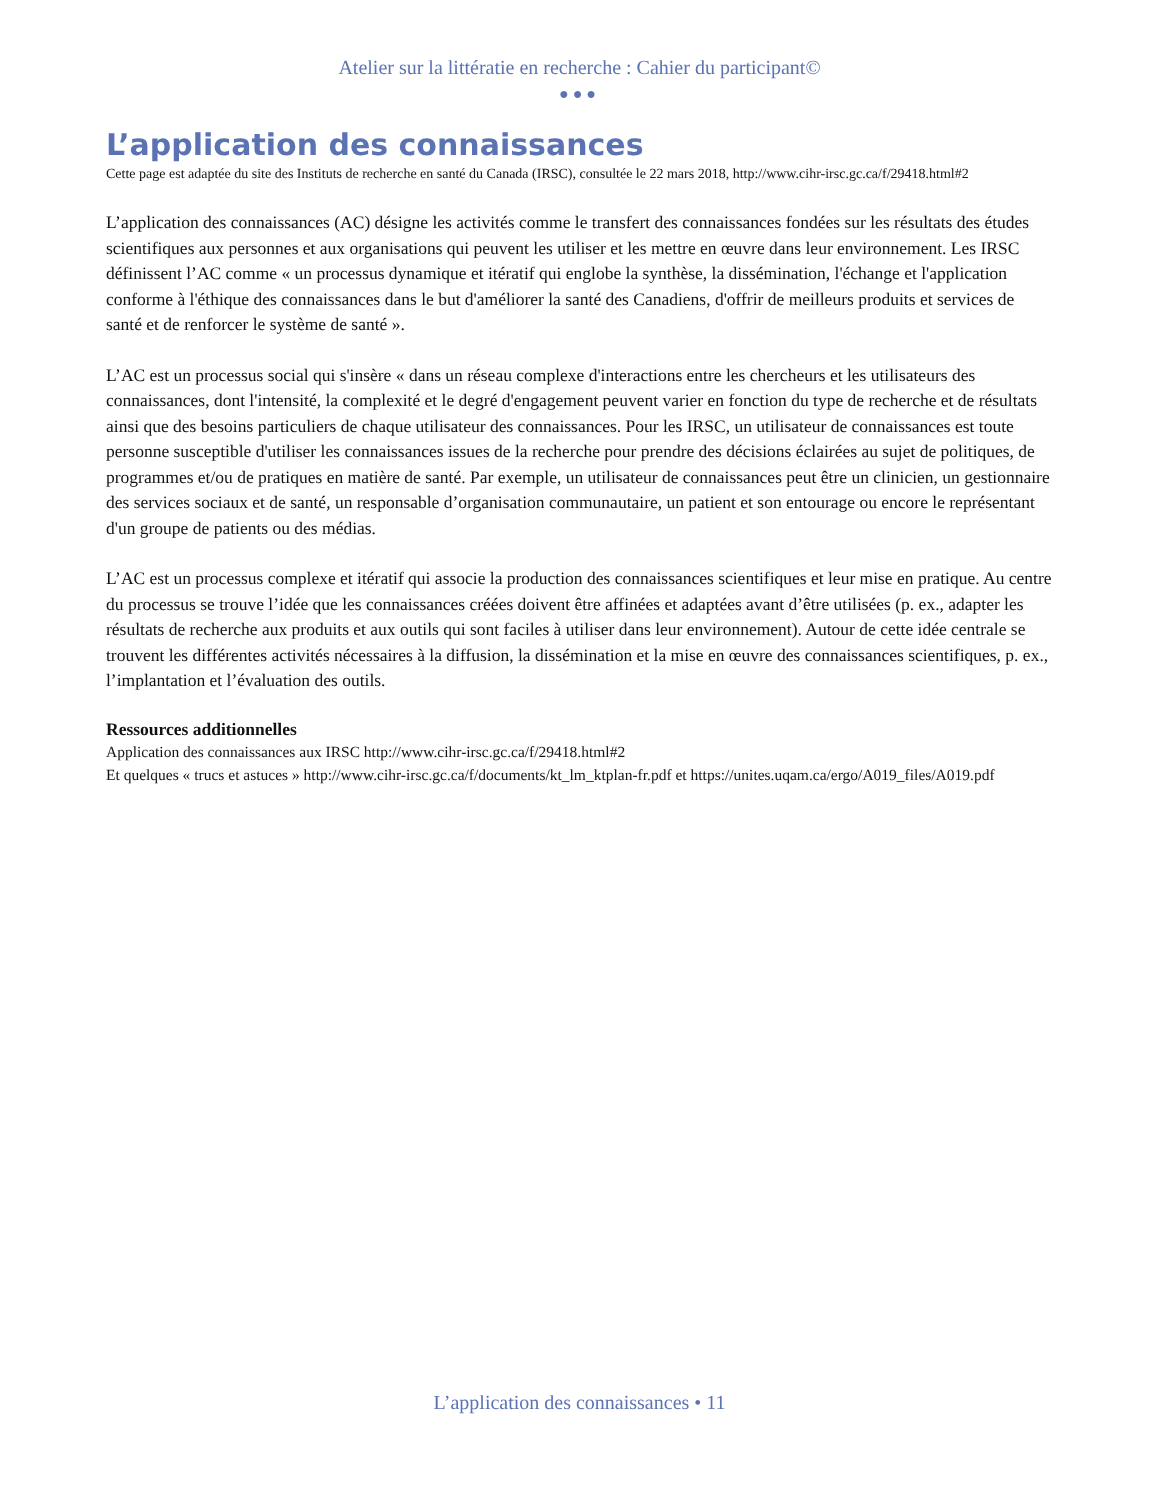Atelier sur la littératie en recherche : Cahier du participant©
●●●
L’application des connaissances
Cette page est adaptée du site des Instituts de recherche en santé du Canada (IRSC), consultée le 22 mars 2018, http://www.cihr-irsc.gc.ca/f/29418.html#2
L’application des connaissances (AC) désigne les activités comme le transfert des connaissances fondées sur les résultats des études scientifiques aux personnes et aux organisations qui peuvent les utiliser et les mettre en œuvre dans leur environnement. Les IRSC définissent l’AC comme « un processus dynamique et itératif qui englobe la synthèse, la dissémination, l'échange et l'application conforme à l'éthique des connaissances dans le but d'améliorer la santé des Canadiens, d'offrir de meilleurs produits et services de santé et de renforcer le système de santé ».
L’AC est un processus social qui s'insère « dans un réseau complexe d'interactions entre les chercheurs et les utilisateurs des connaissances, dont l'intensité, la complexité et le degré d'engagement peuvent varier en fonction du type de recherche et de résultats ainsi que des besoins particuliers de chaque utilisateur des connaissances. Pour les IRSC, un utilisateur de connaissances est toute personne susceptible d'utiliser les connaissances issues de la recherche pour prendre des décisions éclairées au sujet de politiques, de programmes et/ou de pratiques en matière de santé. Par exemple, un utilisateur de connaissances peut être un clinicien, un gestionnaire des services sociaux et de santé, un responsable d’organisation communautaire, un patient et son entourage ou encore le représentant d'un groupe de patients ou des médias.
L’AC est un processus complexe et itératif qui associe la production des connaissances scientifiques et leur mise en pratique. Au centre du processus se trouve l’idée que les connaissances créées doivent être affinées et adaptées avant d’être utilisées (p. ex., adapter les résultats de recherche aux produits et aux outils qui sont faciles à utiliser dans leur environnement). Autour de cette idée centrale se trouvent les différentes activités nécessaires à la diffusion, la dissémination et la mise en œuvre des connaissances scientifiques, p. ex., l’implantation et l’évaluation des outils.
Ressources additionnelles
Application des connaissances aux IRSC http://www.cihr-irsc.gc.ca/f/29418.html#2
Et quelques « trucs et astuces » http://www.cihr-irsc.gc.ca/f/documents/kt_lm_ktplan-fr.pdf et https://unites.uqam.ca/ergo/A019_files/A019.pdf
L’application des connaissances • 11